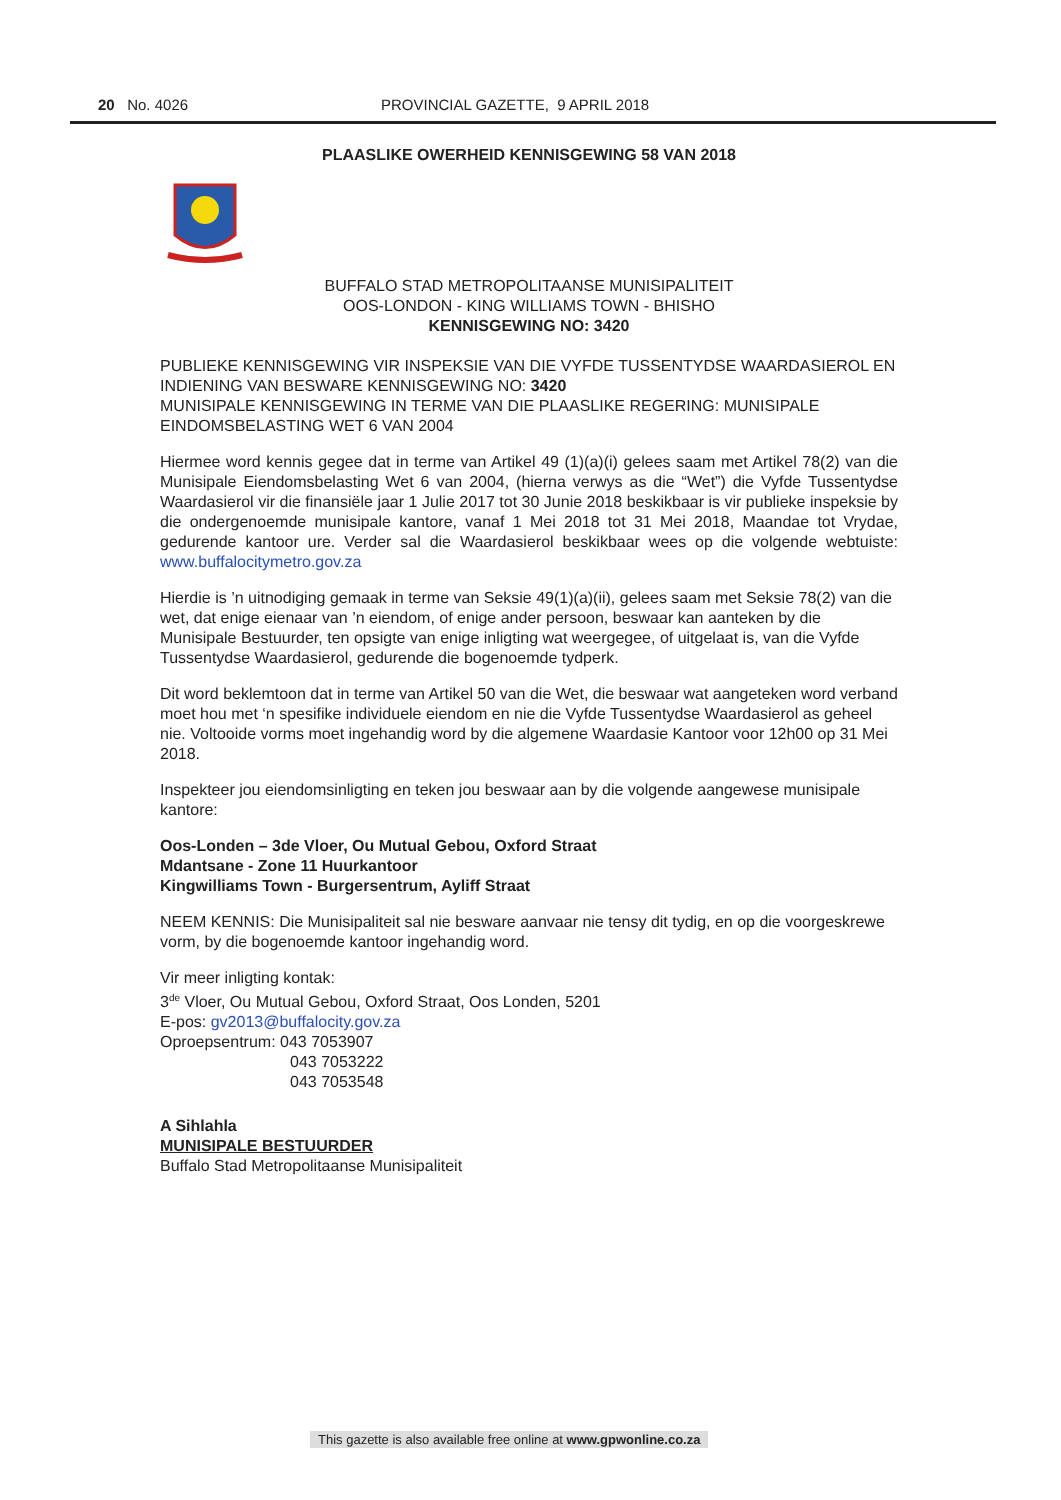20 No. 4026 PROVINCIAL GAZETTE, 9 APRIL 2018
PLAASLIKE OWERHEID KENNISGEWING 58 VAN 2018
BUFFALO STAD METROPOLITAANSE MUNISIPALITEIT
OOS-LONDON - KING WILLIAMS TOWN - BHISHO
KENNISGEWING NO: 3420
PUBLIEKE KENNISGEWING VIR INSPEKSIE VAN DIE VYFDE TUSSENTYDSE WAARDASIEROL EN INDIENING VAN BESWARE KENNISGEWING NO: 3420
MUNISIPALE KENNISGEWING IN TERME VAN DIE PLAASLIKE REGERING: MUNISIPALE EINDOMSBELASTING WET 6 VAN 2004
Hiermee word kennis gegee dat in terme van Artikel 49 (1)(a)(i) gelees saam met Artikel 78(2) van die Munisipale Eiendomsbelasting Wet 6 van 2004, (hierna verwys as die “Wet”) die Vyfde Tussentydse Waardasierol vir die finansiële jaar 1 Julie 2017 tot 30 Junie 2018 beskikbaar is vir publieke inspeksie by die ondergenoemde munisipale kantore, vanaf 1 Mei 2018 tot 31 Mei 2018, Maandae tot Vrydae, gedurende kantoor ure. Verder sal die Waardasierol beskikbaar wees op die volgende webtuiste: www.buffalocitymetro.gov.za
Hierdie is ’n uitnodiging gemaak in terme van Seksie 49(1)(a)(ii), gelees saam met Seksie 78(2) van die wet, dat enige eienaar van ’n eiendom, of enige ander persoon, beswaar kan aanteken by die Munisipale Bestuurder, ten opsigte van enige inligting wat weergegee, of uitgelaat is, van die Vyfde Tussentydse Waardasierol, gedurende die bogenoemde tydperk.
Dit word beklemtoon dat in terme van Artikel 50 van die Wet, die beswaar wat aangeteken word verband moet hou met ‘n spesifike individuele eiendom en nie die Vyfde Tussentydse Waardasierol as geheel nie. Voltooide vorms moet ingehandig word by die algemene Waardasie Kantoor voor 12h00 op 31 Mei 2018.
Inspekteer jou eiendomsinligting en teken jou beswaar aan by die volgende aangewese munisipale kantore:
Oos-Londen – 3de Vloer, Ou Mutual Gebou, Oxford Straat
Mdantsane - Zone 11 Huurkantoor
Kingwilliams Town - Burgersentrum, Ayliff Straat
NEEM KENNIS: Die Munisipaliteit sal nie besware aanvaar nie tensy dit tydig, en op die voorgeskrewe vorm, by die bogenoemde kantoor ingehandig word.
Vir meer inligting kontak:
3<sup>de</sup> Vloer, Ou Mutual Gebou, Oxford Straat, Oos Londen, 5201
E-pos: gv2013@buffalocity.gov.za
Oproepsentrum: 043 7053907
043 7053222
043 7053548
A Sihlahla
MUNISIPALE BESTUURDER
Buffalo Stad Metropolitaanse Munisipaliteit
This gazette is also available free online at www.gpwonline.co.za